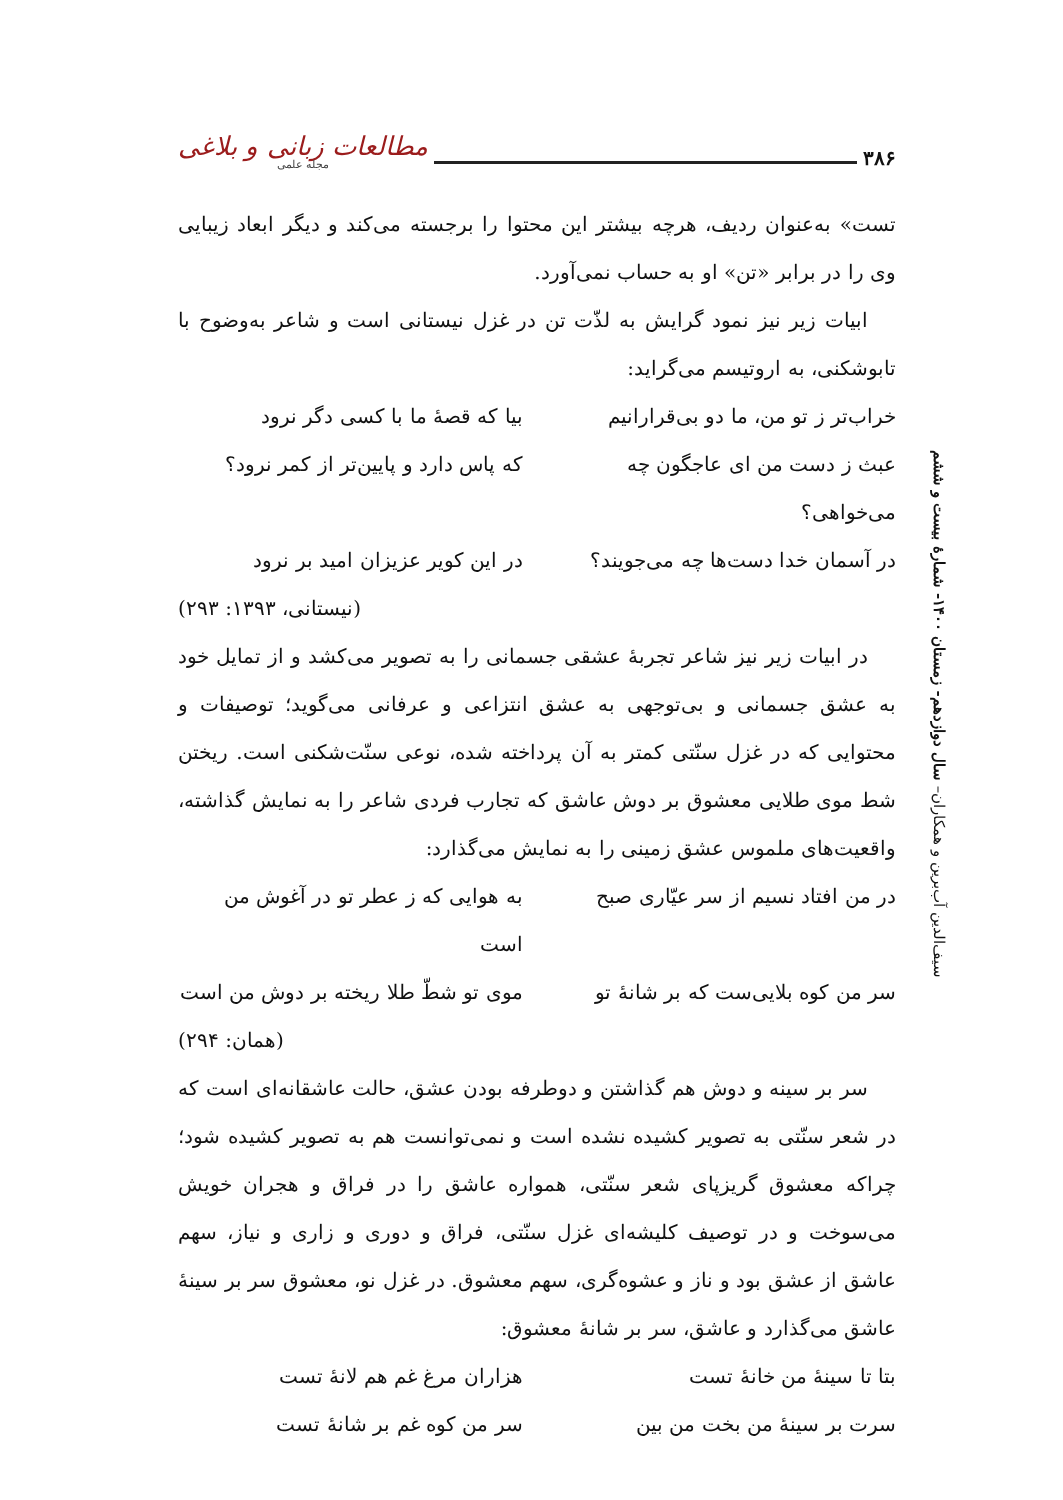۳۸۶ مطالعات زبانی و بلاغی
مجله علمی
تست» به‌عنوان ردیف، هرچه بیشتر این محتوا را برجسته می‌کند و دیگر ابعاد زیبایی وی را در برابر «تن» او به حساب نمی‌آورد.
ابیات زیر نیز نمود گرایش به لذّت تن در غزل نیستانی است و شاعر به‌وضوح با تابوشکنی، به اروتیسم می‌گراید:
خراب‌تر ز تو من، ما دو بی‌قرارانیم بیا که قصهٔ ما با کسی دگر نرود
عبث ز دست من ای عاجگون چه می‌خواهی؟ که پاس دارد و پایین‌تر از کمر نرود؟
در آسمان خدا دست‌ها چه می‌جویند؟ در این کویر عزیزان امید بر نرود
(نیستانی، ۱۳۹۳: ۲۹۳)
در ابیات زیر نیز شاعر تجربهٔ عشقی جسمانی را به تصویر می‌کشد و از تمایل خود به عشق جسمانی و بی‌توجهی به عشق انتزاعی و عرفانی می‌گوید؛ توصیفات و محتوایی که در غزل سنّتی کمتر به آن پرداخته شده، نوعی سنّت‌شکنی است. ریختن شط موی طلایی معشوق بر دوش عاشق که تجارب فردی شاعر را به نمایش گذاشته، واقعیت‌های ملموس عشق زمینی را به نمایش می‌گذارد:
در من افتاد نسیم از سر عیّاری صبح به هوایی که ز عطر تو در آغوش من است
سر من کوه بلایی‌ست که بر شانهٔ تو موی تو شطّ طلا ریخته بر دوش من است
(همان: ۲۹۴)
سر بر سینه و دوش هم گذاشتن و دوطرفه بودن عشق، حالت عاشقانه‌ای است که در شعر سنّتی به تصویر کشیده نشده است و نمی‌توانست هم به تصویر کشیده شود؛ چراکه معشوق گریزپای شعر سنّتی، همواره عاشق را در فراق و هجران خویش می‌سوخت و در توصیف کلیشه‌ای غزل سنّتی، فراق و دوری و زاری و نیاز، سهم عاشق از عشق بود و ناز و عشوه‌گری، سهم معشوق. در غزل نو، معشوق سر بر سینهٔ عاشق می‌گذارد و عاشق، سر بر شانهٔ معشوق:
بتا تا سینهٔ من خانهٔ تست هزاران مرغ غم هم لانهٔ تست
سرت بر سینهٔ من بخت من بین سر من کوه غم بر شانهٔ تست
سیف‌الدین آب‌برین و همکاران– سال دوازدهم- زمستان ۱۴۰۰- شمارهٔ بیست و ششم